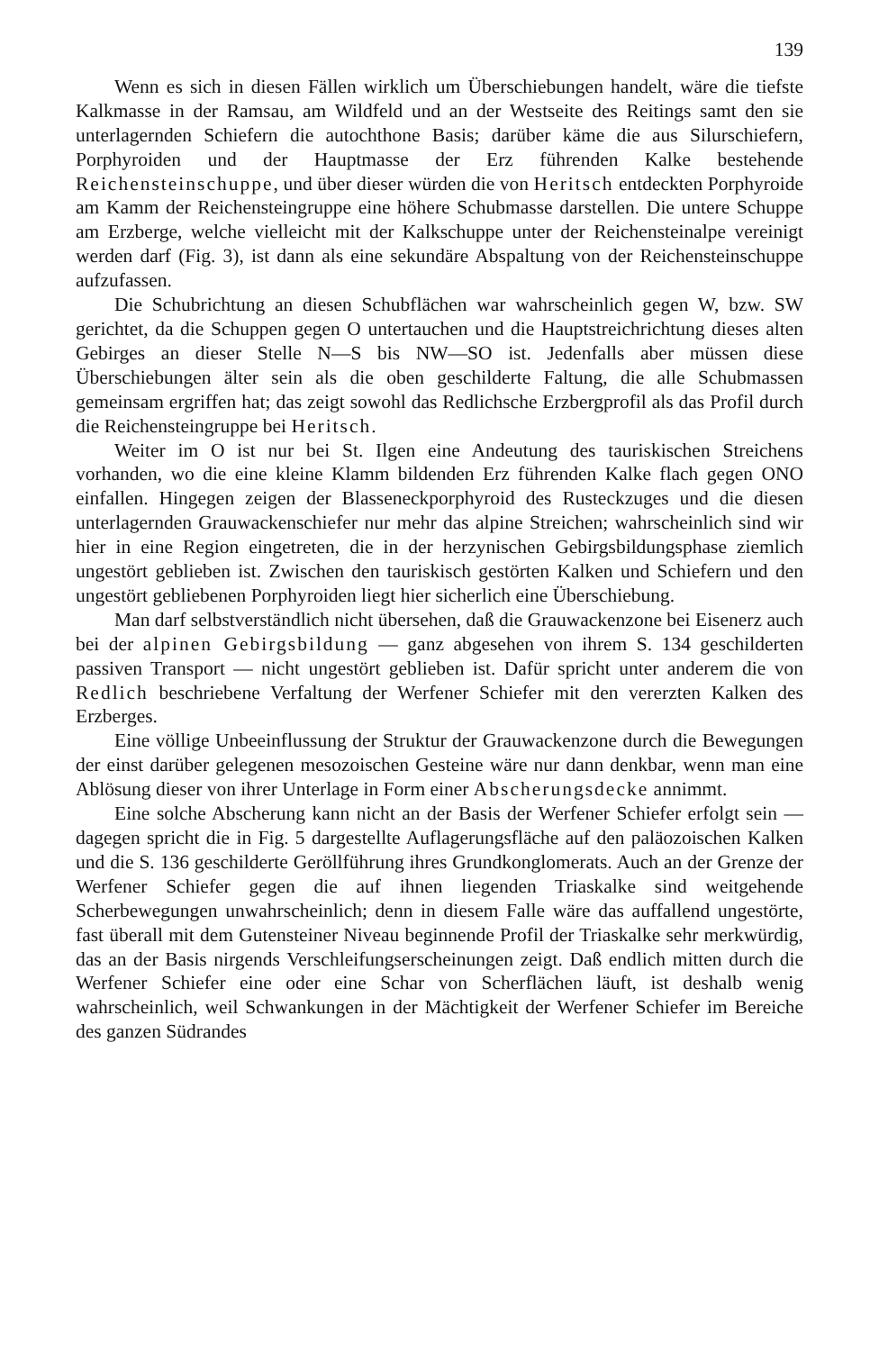139
Wenn es sich in diesen Fällen wirklich um Überschiebungen handelt, wäre die tiefste Kalkmasse in der Ramsau, am Wildfeld und an der Westseite des Reitings samt den sie unterlagernden Schiefern die autochthone Basis; darüber käme die aus Silurschiefern, Porphyroiden und der Hauptmasse der Erz führenden Kalke bestehende Reichensteinschuppe, und über dieser würden die von Heritsch entdeckten Porphyroide am Kamm der Reichensteingruppe eine höhere Schubmasse darstellen. Die untere Schuppe am Erzberge, welche vielleicht mit der Kalkschuppe unter der Reichensteinalpe vereinigt werden darf (Fig. 3), ist dann als eine sekundäre Abspaltung von der Reichensteinschuppe aufzufassen.
Die Schubrichtung an diesen Schubflächen war wahrscheinlich gegen W, bzw. SW gerichtet, da die Schuppen gegen O untertauchen und die Hauptstreichrichtung dieses alten Gebirges an dieser Stelle N—S bis NW—SO ist. Jedenfalls aber müssen diese Überschiebungen älter sein als die oben geschilderte Faltung, die alle Schubmassen gemeinsam ergriffen hat; das zeigt sowohl das Redlichsche Erzbergprofil als das Profil durch die Reichensteingruppe bei Heritsch.
Weiter im O ist nur bei St. Ilgen eine Andeutung des tauriskischen Streichens vorhanden, wo die eine kleine Klamm bildenden Erz führenden Kalke flach gegen ONO einfallen. Hingegen zeigen der Blasseneckporphyroid des Rusteckzuges und die diesen unterlagernden Grauwackenschiefer nur mehr das alpine Streichen; wahrscheinlich sind wir hier in eine Region eingetreten, die in der herzynischen Gebirgsbildungsphase ziemlich ungestört geblieben ist. Zwischen den tauriskisch gestörten Kalken und Schiefern und den ungestört gebliebenen Porphyroiden liegt hier sicherlich eine Überschiebung.
Man darf selbstverständlich nicht übersehen, daß die Grauwackenzone bei Eisenerz auch bei der alpinen Gebirgsbildung — ganz abgesehen von ihrem S. 134 geschilderten passiven Transport — nicht ungestört geblieben ist. Dafür spricht unter anderem die von Redlich beschriebene Verfaltung der Werfener Schiefer mit den vererzten Kalken des Erzberges.
Eine völlige Unbeeinflussung der Struktur der Grauwackenzone durch die Bewegungen der einst darüber gelegenen mesozoischen Gesteine wäre nur dann denkbar, wenn man eine Ablösung dieser von ihrer Unterlage in Form einer Abscherungsdecke annimmt.
Eine solche Abscherung kann nicht an der Basis der Werfener Schiefer erfolgt sein — dagegen spricht die in Fig. 5 dargestellte Auflagerungsfläche auf den paläozoischen Kalken und die S. 136 geschilderte Geröllführung ihres Grundkonglomerats. Auch an der Grenze der Werfener Schiefer gegen die auf ihnen liegenden Triaskalke sind weitgehende Scherbewegungen unwahrscheinlich; denn in diesem Falle wäre das auffallend ungestörte, fast überall mit dem Gutensteiner Niveau beginnende Profil der Triaskalke sehr merkwürdig, das an der Basis nirgends Verschleifungserscheinungen zeigt. Daß endlich mitten durch die Werfener Schiefer eine oder eine Schar von Scherflächen läuft, ist deshalb wenig wahrscheinlich, weil Schwankungen in der Mächtigkeit der Werfener Schiefer im Bereiche des ganzen Südrandes